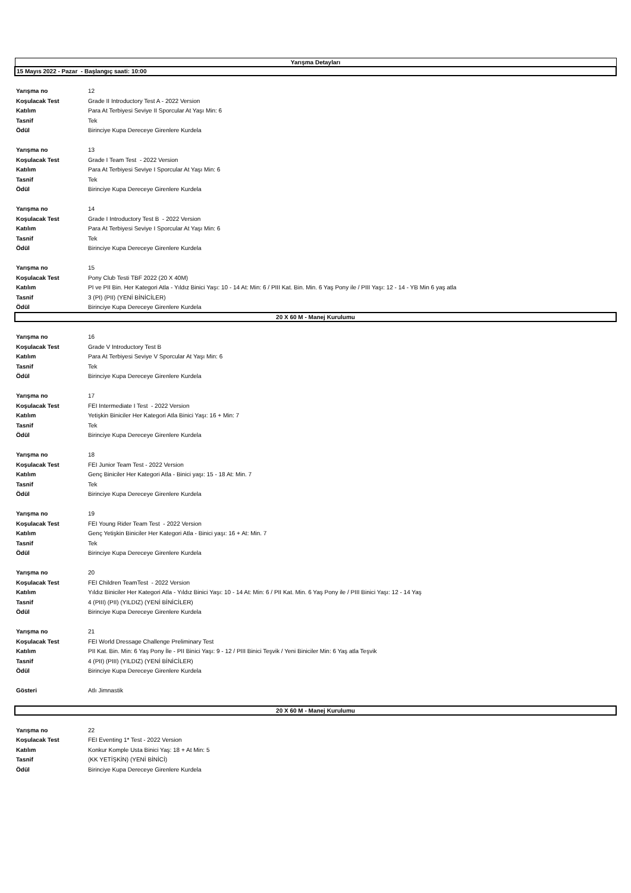| Yarışma Detayları | |
| 15 Mayıs 2022 - Pazar - Başlangıç saati: 10:00 | |
| Yarışma no | 12 |
| Koşulacak Test | Grade II Introductory Test A - 2022 Version |
| Katılım | Para At Terbiyesi Seviye II Sporcular At Yaşı Min: 6 |
| Tasnif | Tek |
| Ödül | Birinciye Kupa Dereceye Girenlere Kurdela |
| Yarışma no | 13 |
| Koşulacak Test | Grade I Team Test - 2022 Version |
| Katılım | Para At Terbiyesi Seviye I Sporcular At Yaşı Min: 6 |
| Tasnif | Tek |
| Ödül | Birinciye Kupa Dereceye Girenlere Kurdela |
| Yarışma no | 14 |
| Koşulacak Test | Grade I Introductory Test B - 2022 Version |
| Katılım | Para At Terbiyesi Seviye I Sporcular At Yaşı Min: 6 |
| Tasnif | Tek |
| Ödül | Birinciye Kupa Dereceye Girenlere Kurdela |
| Yarışma no | 15 |
| Koşulacak Test | Pony Club Testi TBF 2022 (20 X 40M) |
| Katılım | PI ve PII Bin. Her Kategori Atla - Yıldız Binici Yaşı: 10 - 14 At: Min: 6 / PIII Kat. Bin. Min. 6 Yaş Pony ile / PIII Yaşı: 12 - 14 - YB Min 6 yaş atla |
| Tasnif | 3 (PI) (PII) (YENİ BİNİCİLER) |
| Ödül | Birinciye Kupa Dereceye Girenlere Kurdela |
| 20 X 60 M - Manej Kurulumu | |
| Yarışma no | 16 |
| Koşulacak Test | Grade V Introductory Test B |
| Katılım | Para At Terbiyesi Seviye V Sporcular At Yaşı Min: 6 |
| Tasnif | Tek |
| Ödül | Birinciye Kupa Dereceye Girenlere Kurdela |
| Yarışma no | 17 |
| Koşulacak Test | FEI Intermediate I Test - 2022 Version |
| Katılım | Yetişkin Biniciler Her Kategori Atla Binici Yaşı: 16 + Min: 7 |
| Tasnif | Tek |
| Ödül | Birinciye Kupa Dereceye Girenlere Kurdela |
| Yarışma no | 18 |
| Koşulacak Test | FEI Junior Team Test - 2022 Version |
| Katılım | Genç Biniciler Her Kategori Atla - Binici yaşı: 15 - 18 At: Min. 7 |
| Tasnif | Tek |
| Ödül | Birinciye Kupa Dereceye Girenlere Kurdela |
| Yarışma no | 19 |
| Koşulacak Test | FEI Young Rider Team Test - 2022 Version |
| Katılım | Genç Yetişkin Biniciler Her Kategori Atla - Binici yaşı: 16 + At: Min. 7 |
| Tasnif | Tek |
| Ödül | Birinciye Kupa Dereceye Girenlere Kurdela |
| Yarışma no | 20 |
| Koşulacak Test | FEI Children TeamTest - 2022 Version |
| Katılım | Yıldız Biniciler Her Kategori Atla - Yıldız Binici Yaşı: 10 - 14 At: Min: 6 / PII Kat. Min. 6 Yaş Pony ile / PIII Binici Yaşı: 12 - 14 Yaş |
| Tasnif | 4 (PIII) (PII) (YILDIZ) (YENİ BİNİCİLER) |
| Ödül | Birinciye Kupa Dereceye Girenlere Kurdela |
| Yarışma no | 21 |
| Koşulacak Test | FEI World Dressage Challenge Preliminary Test |
| Katılım | PII Kat. Bin. Min: 6 Yaş Pony İle - PII Binici Yaşı: 9 - 12 / PIII Binici Teşvik / Yeni Biniciler Min: 6 Yaş atla Teşvik |
| Tasnif | 4 (PII) (PIII) (YILDIZ) (YENİ BİNİCİLER) |
| Ödül | Birinciye Kupa Dereceye Girenlere Kurdela |
| Gösteri | Atlı Jimnastik |
| 20 X 60 M - Manej Kurulumu | |
| Yarışma no | 22 |
| Koşulacak Test | FEI Eventing 1* Test - 2022 Version |
| Katılım | Konkur Komple Usta Binici Yaş: 18 + At Min: 5 |
| Tasnif | (KK YETİŞKİN) (YENİ BİNİCİ) |
| Ödül | Birinciye Kupa Dereceye Girenlere Kurdela |